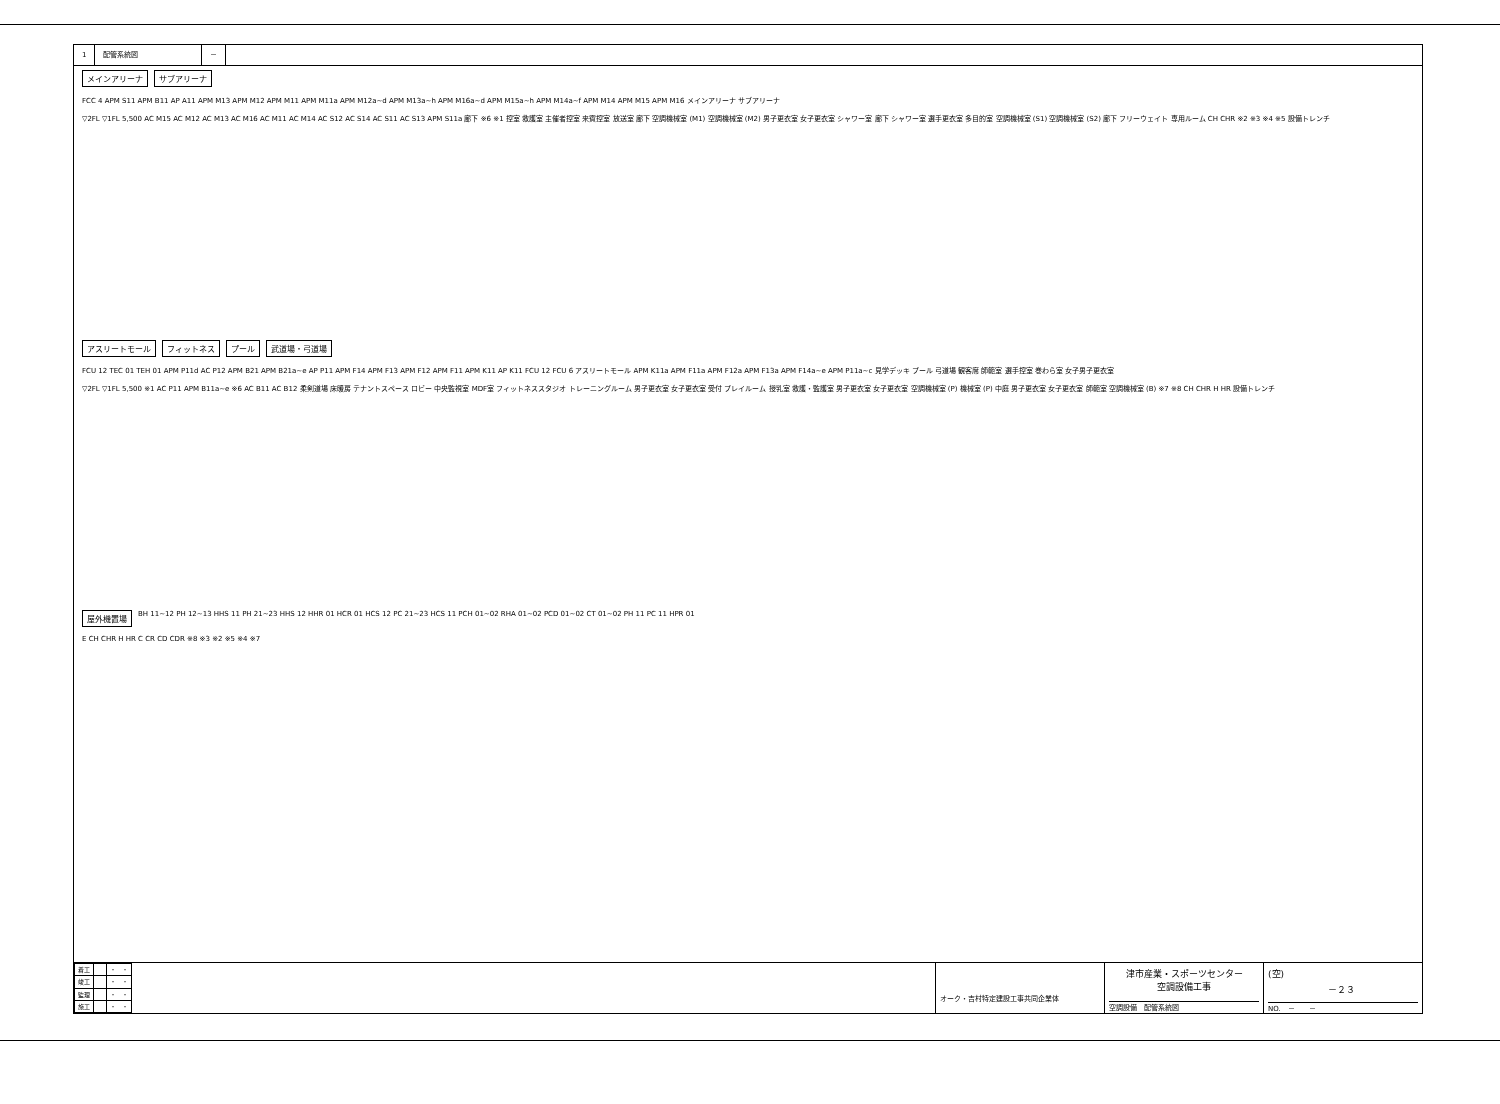1 配管系統図 －
メインアリーナ サブアリーナ
FCC 4 APM S11 APM B11 AP A11 APM M13 APM M12 APM M11 APM M11a APM M12a~d APM M13a~h APM M16a~d APM M15a~h APM M14a~f APM M14 APM M15 APM M16 メインアリーナ サブアリーナ
▽2FL ▽1FL 5,500 AC M15 AC M12 AC M13 AC M16 AC M11 AC M14 AC S12 AC S14 AC S11 AC S13 APM S11a 廊下 ※6 ※1 控室 救護室 主催者控室 来賓控室 放送室 廊下 空調機械室 (M1) 空調機械室 (M2) 男子更衣室 女子更衣室 シャワー室 廊下 シャワー室 選手更衣室 多目的室 空調機械室 (S1) 空調機械室 (S2) 廊下 フリーウェイト 専用ルーム CH CHR ※2 ※3 ※4 ※5 設備トレンチ
アスリートモール フィットネス プール 武道場・弓道場
FCU 12 TEC 01 TEH 01 APM P11d AC P12 APM B21 APM B21a~e AP P11 APM F14 APM F13 APM F12 APM F11 APM K11 AP K11 FCU 12 FCU 6 アスリートモール APM K11a APM F11a APM F12a APM F13a APM F14a~e APM P11a~c 見学デッキ プール 弓道場 観客席 師範室 選手控室 巻わら室 女子男子更衣室
▽2FL ▽1FL 5,500 ※1 AC P11 APM B11a~e ※6 AC B11 AC B12 柔剣道場 床暖房 テナントスペース ロビー 中央監視室 MDF室 フィットネススタジオ トレーニングルーム 男子更衣室 女子更衣室 受付 プレイルーム 授乳室 救護・監護室 男子更衣室 女子更衣室 空調機械室 (P) 機械室 (P) 中庭 男子更衣室 女子更衣室 師範室 空調機械室 (B) ※7 ※8 CH CHR H HR 設備トレンチ
屋外機置場 BH 11~12 PH 12~13 HHS 11 PH 21~23 HHS 12 HHR 01 HCR 01 HCS 12 PC 21~23 HCS 11 PCH 01~02 RHA 01~02 PCD 01~02 CT 01~02 PH 11 PC 11 HPR 01
E CH CHR H HR C CR CD CDR ※8 ※3 ※2 ※5 ※4 ※7
| 着工 | | ・ ・ |
| 竣工 | | ・ ・ |
| 監理 | | ・ ・ |
| 施工 | | ・ ・ |
オーク・吉村特定建設工事共同企業体
津市産業・スポーツセンター
空調設備工事
空調設備　配管系統図
(空)
－２３
NO.　－　　－